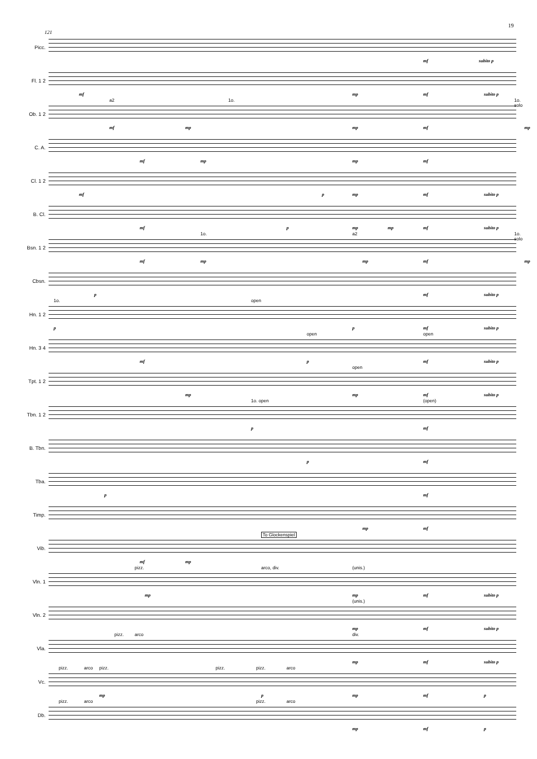19
121
Picc.
mf subito p
Fl. 1 2
mf mp mf subito p
Ob. 1 2
a2 1o. 1o. solo
mf mp mp mf mp
C. A.
mf mp mp mf
Cl. 1 2
mf p mp mf subito p
B. Cl.
mf p mp mp mf subito p
Bsn. 1 2
1o. a2 1o. solo
mf mp mp mf mp
Cbsn.
p mf subito p
Hn. 1 2
1o. open
p p mf subito p
Hn. 3 4
open open
mf p mf subito p
Tpt. 1 2
open
mp mp mf subito p
Tbn. 1 2
1o. open (open)
p mf
B. Tbn.
p mf
Tba.
p mf
Timp.
mp mf
Vib.
To Glockenspiel
mf mp
Vln. 1
pizz. arco, div. (unis.)
mp mp mf subito p
Vln. 2
(unis.)
mp mf subito p
Vla.
pizz. arco div.
mp mf subito p
Vc.
pizz. arco pizz. pizz. pizz. arco
mp p mp mf p
Db.
pizz. arco pizz. arco
mp mf p